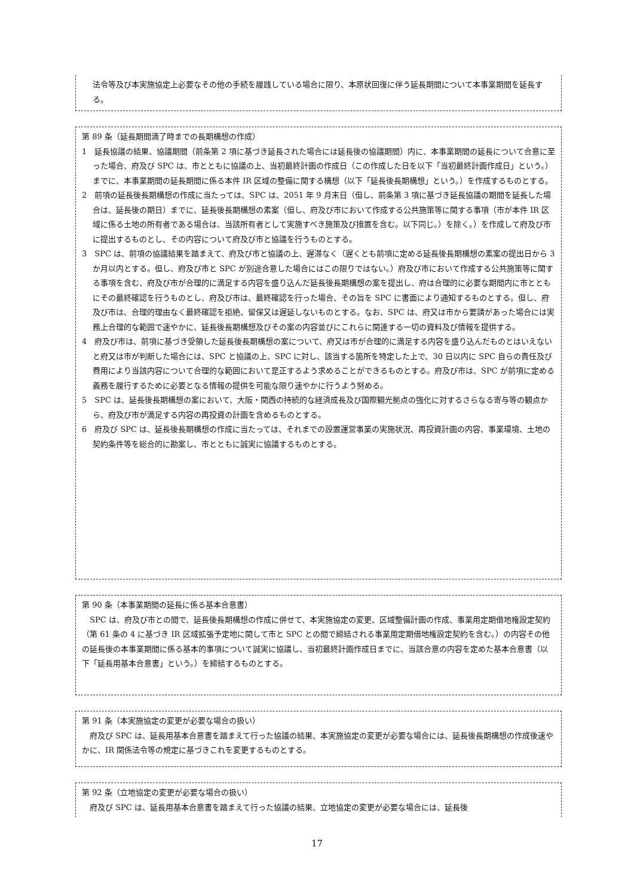法令等及び本実施協定上必要なその他の手続を履践している場合に限り、本原状回復に伴う延長期間について本事業期間を延長する。
第 89 条（延長期間満了時までの長期構想の作成）
1　延長協議の結果、協議期間（前条第 2 項に基づき延長された場合には延長後の協議期間）内に、本事業期間の延長について合意に至った場合、府及び SPC は、市とともに協議の上、当初最終計画の作成日（この作成した日を以下「当初最終計画作成日」という。）までに、本事業期間の延長期間に係る本件 IR 区域の整備に関する構想（以下「延長後長期構想」という。）を作成するものとする。
2　前項の延長後長期構想の作成に当たっては、SPC は、2051 年 9 月末日（但し、前条第 3 項に基づき延長協議の期間を延長した場合は、延長後の期日）までに、延長後長期構想の素案（但し、府及び市において作成する公共施策等に関する事項（市が本件 IR 区域に係る土地の所有者である場合は、当該所有者として実施すべき施策及び措置を含む。以下同じ。）を除く。）を作成して府及び市に提出するものとし、その内容について府及び市と協議を行うものとする。
3　SPC は、前項の協議結果を踏まえて、府及び市と協議の上、遅滞なく（遅くとも前項に定める延長後長期構想の素案の提出日から 3 か月以内とする。但し、府及び市と SPC が別途合意した場合にはこの限りではない。）府及び市において作成する公共施策等に関する事項を含む、府及び市が合理的に満足する内容を盛り込んだ延長後長期構想の案を提出し、府は合理的に必要な期間内に市とともにその最終確認を行うものとし、府及び市は、最終確認を行った場合、その旨を SPC に書面により通知するものとする。但し、府及び市は、合理的理由なく最終確認を拒絶、留保又は遅延しないものとする。なお、SPC は、府又は市から要請があった場合には実務上合理的な範囲で速やかに、延長後長期構想及びその案の内容並びにこれらに関連する一切の資料及び情報を提供する。
4　府及び市は、前項に基づき受領した延長後長期構想の案について、府又は市が合理的に満足する内容を盛り込んだものとはいえないと府又は市が判断した場合には、SPC と協議の上、SPC に対し、該当する箇所を特定した上で、30 日以内に SPC 自らの責任及び費用により当該内容について合理的な範囲において是正するよう求めることができるものとする。府及び市は、SPC が前項に定める義務を履行するために必要となる情報の提供を可能な限り速やかに行うよう努める。
5　SPC は、延長後長期構想の案において、大阪・関西の持続的な経済成長及び国際観光拠点の強化に対するさらなる寄与等の観点から、府及び市が満足する内容の再投資の計画を含めるものとする。
6　府及び SPC は、延長後長期構想の作成に当たっては、それまでの設置運営事業の実施状況、再投資計画の内容、事業環境、土地の契約条件等を総合的に勘案し、市とともに誠実に協議するものとする。
第 90 条（本事業期間の延長に係る基本合意書）
SPC は、府及び市との間で、延長後長期構想の作成に併せて、本実施協定の変更、区域整備計画の作成、事業用定期借地権設定契約（第 61 条の 4 に基づき IR 区域拡張予定地に関して市と SPC との間で締結される事業用定期借地権設定契約を含む。）の内容その他の延長後の本事業期間に係る基本的事項について誠実に協議し、当初最終計画作成日までに、当該合意の内容を定めた基本合意書（以下「延長用基本合意書」という。）を締結するものとする。
第 91 条（本実施協定の変更が必要な場合の扱い）
府及び SPC は、延長用基本合意書を踏まえて行った協議の結果、本実施協定の変更が必要な場合には、延長後長期構想の作成後速やかに、IR 関係法令等の規定に基づきこれを変更するものとする。
第 92 条（立地協定の変更が必要な場合の扱い）
府及び SPC は、延長用基本合意書を踏まえて行った協議の結果、立地協定の変更が必要な場合には、延長後
17